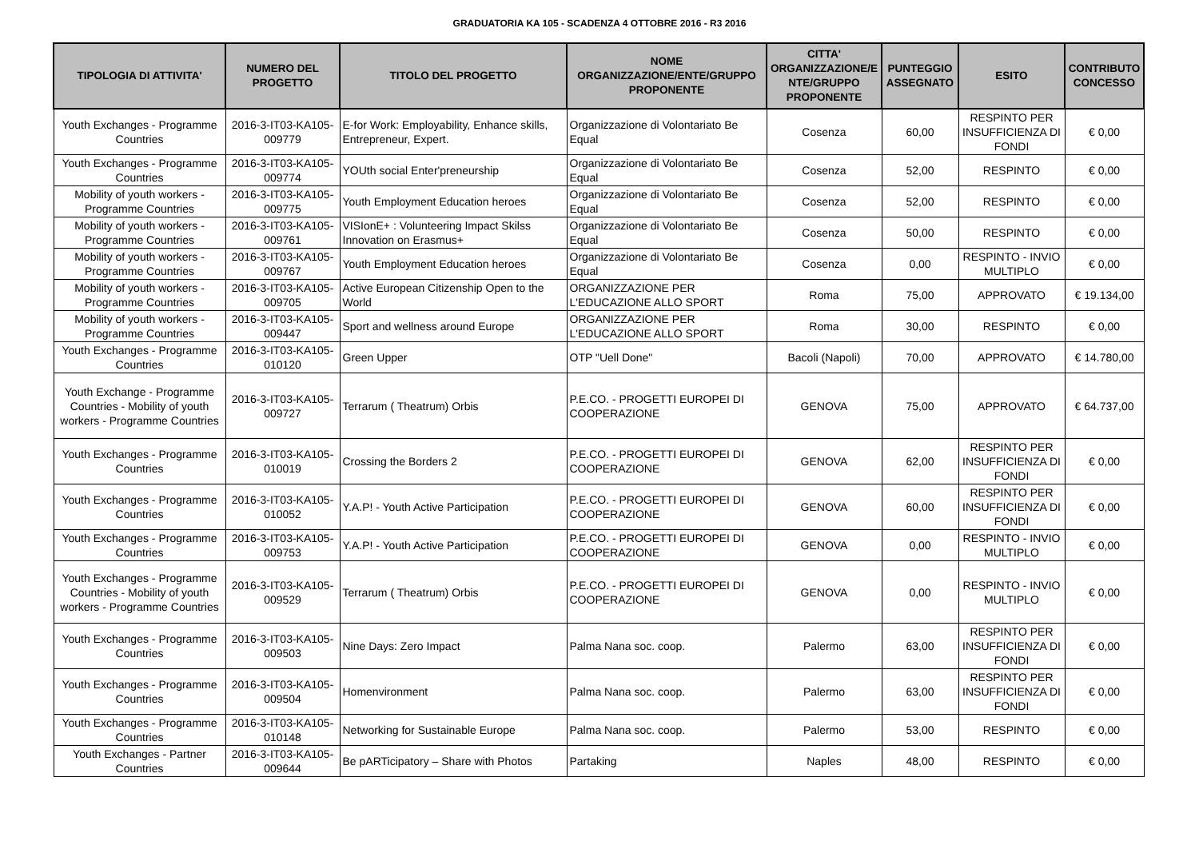GRADUATORIA KA 105 - SCADENZA 4 OTTOBRE 2016 - R3 2016
| TIPOLOGIA DI ATTIVITA' | NUMERO DEL PROGETTO | TITOLO DEL PROGETTO | NOME ORGANIZZAZIONE/ENTE/GRUPPO PROPONENTE | CITTA' ORGANIZZAZIONE/E NTE/GRUPPO PROPONENTE | PUNTEGGIO ASSEGNATO | ESITO | CONTRIBUTO CONCESSO |
| --- | --- | --- | --- | --- | --- | --- | --- |
| Youth Exchanges - Programme Countries | 2016-3-IT03-KA105-009779 | E-for Work: Employability, Enhance skills, Entrepreneur, Expert. | Organizzazione di Volontariato Be Equal | Cosenza | 60,00 | RESPINTO PER INSUFFICIENZA DI FONDI | € 0,00 |
| Youth Exchanges - Programme Countries | 2016-3-IT03-KA105-009774 | YOUth social Enter'preneurship | Organizzazione di Volontariato Be Equal | Cosenza | 52,00 | RESPINTO | € 0,00 |
| Mobility of youth workers - Programme Countries | 2016-3-IT03-KA105-009775 | Youth Employment Education heroes | Organizzazione di Volontariato Be Equal | Cosenza | 52,00 | RESPINTO | € 0,00 |
| Mobility of youth workers - Programme Countries | 2016-3-IT03-KA105-009761 | VISIonE+ : Volunteering Impact Skilss Innovation on Erasmus+ | Organizzazione di Volontariato Be Equal | Cosenza | 50,00 | RESPINTO | € 0,00 |
| Mobility of youth workers - Programme Countries | 2016-3-IT03-KA105-009767 | Youth Employment Education heroes | Organizzazione di Volontariato Be Equal | Cosenza | 0,00 | RESPINTO - INVIO MULTIPLO | € 0,00 |
| Mobility of youth workers - Programme Countries | 2016-3-IT03-KA105-009705 | Active European Citizenship Open to the World | ORGANIZZAZIONE PER L'EDUCAZIONE ALLO SPORT | Roma | 75,00 | APPROVATO | € 19.134,00 |
| Mobility of youth workers - Programme Countries | 2016-3-IT03-KA105-009447 | Sport and wellness around Europe | ORGANIZZAZIONE PER L'EDUCAZIONE ALLO SPORT | Roma | 30,00 | RESPINTO | € 0,00 |
| Youth Exchanges - Programme Countries | 2016-3-IT03-KA105-010120 | Green Upper | OTP "Uell Done" | Bacoli (Napoli) | 70,00 | APPROVATO | € 14.780,00 |
| Youth Exchange - Programme Countries - Mobility of youth workers - Programme Countries | 2016-3-IT03-KA105-009727 | Terrarum ( Theatrum) Orbis | P.E.CO. - PROGETTI EUROPEI DI COOPERAZIONE | GENOVA | 75,00 | APPROVATO | € 64.737,00 |
| Youth Exchanges - Programme Countries | 2016-3-IT03-KA105-010019 | Crossing the Borders 2 | P.E.CO. - PROGETTI EUROPEI DI COOPERAZIONE | GENOVA | 62,00 | RESPINTO PER INSUFFICIENZA DI FONDI | € 0,00 |
| Youth Exchanges - Programme Countries | 2016-3-IT03-KA105-010052 | Y.A.P! - Youth Active Participation | P.E.CO. - PROGETTI EUROPEI DI COOPERAZIONE | GENOVA | 60,00 | RESPINTO PER INSUFFICIENZA DI FONDI | € 0,00 |
| Youth Exchanges - Programme Countries | 2016-3-IT03-KA105-009753 | Y.A.P! - Youth Active Participation | P.E.CO. - PROGETTI EUROPEI DI COOPERAZIONE | GENOVA | 0,00 | RESPINTO - INVIO MULTIPLO | € 0,00 |
| Youth Exchanges - Programme Countries - Mobility of youth workers - Programme Countries | 2016-3-IT03-KA105-009529 | Terrarum ( Theatrum) Orbis | P.E.CO. - PROGETTI EUROPEI DI COOPERAZIONE | GENOVA | 0,00 | RESPINTO - INVIO MULTIPLO | € 0,00 |
| Youth Exchanges - Programme Countries | 2016-3-IT03-KA105-009503 | Nine Days: Zero Impact | Palma Nana soc. coop. | Palermo | 63,00 | RESPINTO PER INSUFFICIENZA DI FONDI | € 0,00 |
| Youth Exchanges - Programme Countries | 2016-3-IT03-KA105-009504 | Homenvironment | Palma Nana soc. coop. | Palermo | 63,00 | RESPINTO PER INSUFFICIENZA DI FONDI | € 0,00 |
| Youth Exchanges - Programme Countries | 2016-3-IT03-KA105-010148 | Networking for Sustainable Europe | Palma Nana soc. coop. | Palermo | 53,00 | RESPINTO | € 0,00 |
| Youth Exchanges - Partner Countries | 2016-3-IT03-KA105-009644 | Be pARTicipatory – Share with Photos | Partaking | Naples | 48,00 | RESPINTO | € 0,00 |